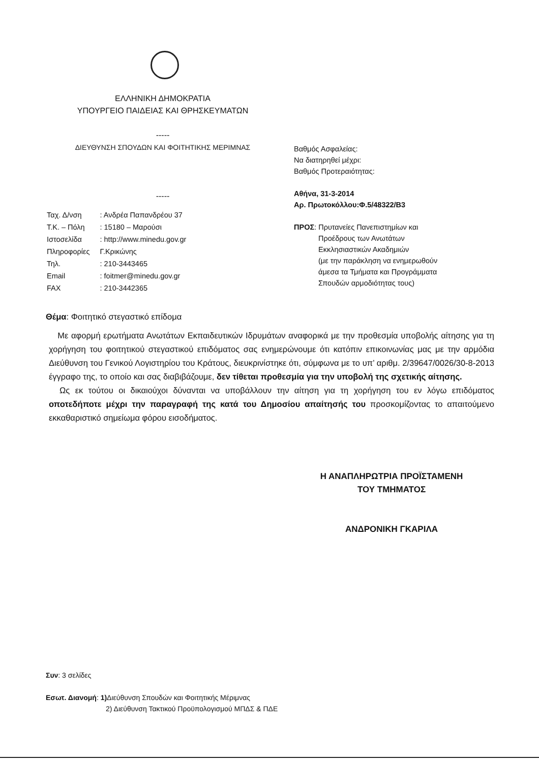ΕΛΛΗΝΙΚΗ ΔΗΜΟΚΡΑΤΙΑ
ΥΠΟΥΡΓΕΙΟ ΠΑΙΔΕΙΑΣ ΚΑΙ ΘΡΗΣΚΕΥΜΑΤΩΝ
-----
ΔΙΕΥΘΥΝΣΗ ΣΠΟΥΔΩΝ ΚΑΙ ΦΟΙΤΗΤΙΚΗΣ ΜΕΡΙΜΝΑΣ
-----
Βαθμός Ασφαλείας:
Να διατηρηθεί μέχρι:
Βαθμός Προτεραιότητας:
Αθήνα, 31-3-2014
Αρ. Πρωτοκόλλου:Φ.5/48322/Β3
ΠΡΟΣ: Πρυτανείες Πανεπιστημίων και
Προέδρους των Ανωτάτων
Εκκλησιαστικών Ακαδημιών
(με την παράκληση να ενημερωθούν
άμεσα τα Τμήματα και Προγράμματα
Σπουδών αρμοδιότητας τους)
| Ταχ. Δ/νση | : Ανδρέα Παπανδρέου 37 |
| Τ.Κ. – Πόλη | : 15180 – Μαρούσι |
| Ιστοσελίδα | : http://www.minedu.gov.gr |
| Πληροφορίες | Γ.Κρικώνης |
| Τηλ. | : 210-3443465 |
| Email | : foitmer@minedu.gov.gr |
| FAX | : 210-3442365 |
Θέμα: Φοιτητικό στεγαστικό επίδομα
Με αφορμή ερωτήματα Ανωτάτων Εκπαιδευτικών Ιδρυμάτων αναφορικά με την προθεσμία υποβολής αίτησης για τη χορήγηση του φοιτητικού στεγαστικού επιδόματος σας ενημερώνουμε ότι κατόπιν επικοινωνίας μας με την αρμόδια Διεύθυνση του Γενικού Λογιστηρίου του Κράτους, διευκρινίστηκε ότι, σύμφωνα με το υπ’ αριθμ. 2/39647/0026/30-8-2013 έγγραφο της, το οποίο και σας διαβιβάζουμε, δεν τίθεται προθεσμία για την υποβολή της σχετικής αίτησης.
Ως εκ τούτου οι δικαιούχοι δύνανται να υποβάλλουν την αίτηση για τη χορήγηση του εν λόγω επιδόματος οποτεδήποτε μέχρι την παραγραφή της κατά του Δημοσίου απαίτησής του προσκομίζοντας το απαιτούμενο εκκαθαριστικό σημείωμα φόρου εισοδήματος.
Η ΑΝΑΠΛΗΡΩΤΡΙΑ ΠΡΟΪΣΤΑΜΕΝΗ
ΤΟΥ ΤΜΗΜΑΤΟΣ
ΑΝΔΡΟΝΙΚΗ ΓΚΑΡΙΛΑ
Συν: 3 σελίδες
Εσωτ. Διανομή: 1) Διεύθυνση Σπουδών και Φοιτητικής Μέριμνας
2) Διεύθυνση Τακτικού Προϋπολογισμού ΜΠΔΣ & ΠΔΕ